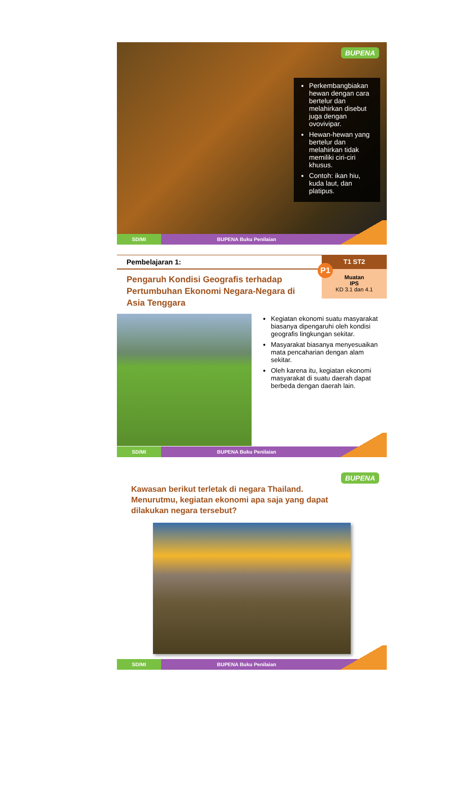BUPENA
Perkembangbiakan hewan dengan cara bertelur dan melahirkan disebut juga dengan ovovivipar.
Hewan-hewan yang bertelur dan melahirkan tidak memiliki ciri-ciri khusus.
Contoh: ikan hiu, kuda laut, dan platipus.
SD/MI BUPENA Buku Penilaian
Pembelajaran 1:
T1 ST2
Muatan
IPS
KD 3.1 dan 4.1
P1
Pengaruh Kondisi Geografis terhadap Pertumbuhan Ekonomi Negara-Negara di Asia Tenggara
Kegiatan ekonomi suatu masyarakat biasanya dipengaruhi oleh kondisi geografis lingkungan sekitar.
Masyarakat biasanya menyesuaikan mata pencaharian dengan alam sekitar.
Oleh karena itu, kegiatan ekonomi masyarakat di suatu daerah dapat berbeda dengan daerah lain.
SD/MI BUPENA Buku Penilaian
BUPENA
Kawasan berikut terletak di negara Thailand. Menurutmu, kegiatan ekonomi apa saja yang dapat dilakukan negara tersebut?
SD/MI BUPENA Buku Penilaian